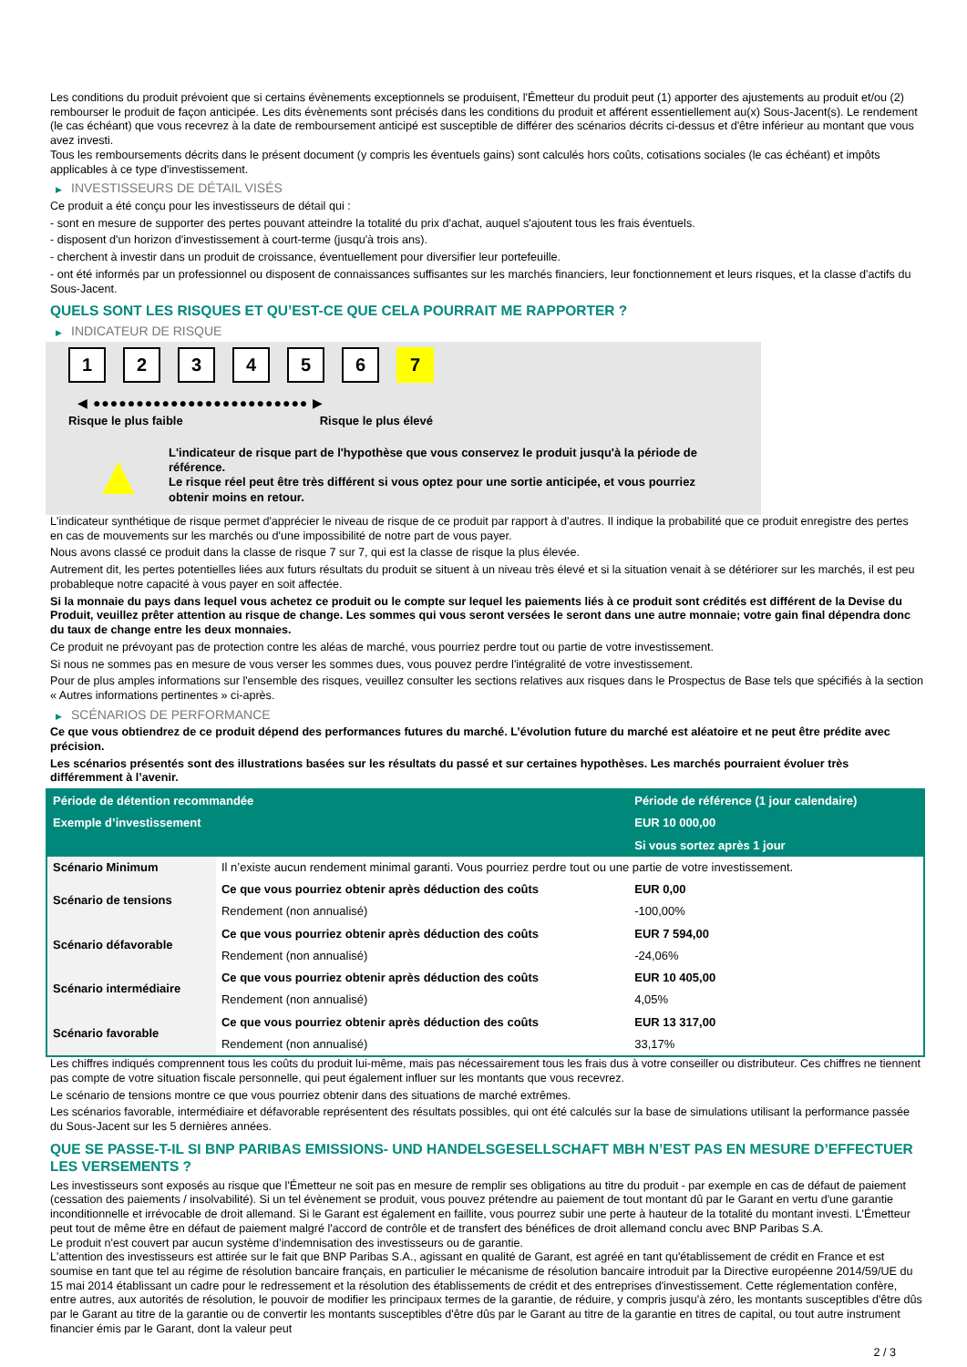Les conditions du produit prévoient que si certains évènements exceptionnels se produisent, l'Émetteur du produit peut (1) apporter des ajustements au produit et/ou (2) rembourser le produit de façon anticipée. Les dits évènements sont précisés dans les conditions du produit et afférent essentiellement au(x) Sous-Jacent(s). Le rendement (le cas échéant) que vous recevrez à la date de remboursement anticipé est susceptible de différer des scénarios décrits ci-dessus et d'être inférieur au montant que vous avez investi.
Tous les remboursements décrits dans le présent document (y compris les éventuels gains) sont calculés hors coûts, cotisations sociales (le cas échéant) et impôts applicables à ce type d'investissement.
▶ INVESTISSEURS DE DÉTAIL VISÉS
Ce produit a été conçu pour les investisseurs de détail qui :
- sont en mesure de supporter des pertes pouvant atteindre la totalité du prix d'achat, auquel s'ajoutent tous les frais éventuels.
- disposent d'un horizon d'investissement à court-terme (jusqu'à trois ans).
- cherchent à investir dans un produit de croissance, éventuellement pour diversifier leur portefeuille.
- ont été informés par un professionnel ou disposent de connaissances suffisantes sur les marchés financiers, leur fonctionnement et leurs risques, et la classe d'actifs du Sous-Jacent.
QUELS SONT LES RISQUES ET QU’EST-CE QUE CELA POURRAIT ME RAPPORTER ?
▶ INDICATEUR DE RISQUE
1 2 3 4 5 6 7
◀ ●●●●●●●●●●●●●●●●●●●●●●●●● ▶
Risque le plus faible Risque le plus élevé
▲
L'indicateur de risque part de l'hypothèse que vous conservez le produit jusqu'à la période de référence.
Le risque réel peut être très différent si vous optez pour une sortie anticipée, et vous pourriez obtenir moins en retour.
L'indicateur synthétique de risque permet d'apprécier le niveau de risque de ce produit par rapport à d'autres. Il indique la probabilité que ce produit enregistre des pertes en cas de mouvements sur les marchés ou d'une impossibilité de notre part de vous payer.
Nous avons classé ce produit dans la classe de risque 7 sur 7, qui est la classe de risque la plus élevée.
Autrement dit, les pertes potentielles liées aux futurs résultats du produit se situent à un niveau très élevé et si la situation venait à se détériorer sur les marchés, il est peu probableque notre capacité à vous payer en soit affectée.
Si la monnaie du pays dans lequel vous achetez ce produit ou le compte sur lequel les paiements liés à ce produit sont crédités est différent de la Devise du Produit, veuillez prêter attention au risque de change. Les sommes qui vous seront versées le seront dans une autre monnaie; votre gain final dépendra donc du taux de change entre les deux monnaies.
Ce produit ne prévoyant pas de protection contre les aléas de marché, vous pourriez perdre tout ou partie de votre investissement.
Si nous ne sommes pas en mesure de vous verser les sommes dues, vous pouvez perdre l'intégralité de votre investissement.
Pour de plus amples informations sur l'ensemble des risques, veuillez consulter les sections relatives aux risques dans le Prospectus de Base tels que spécifiés à la section « Autres informations pertinentes » ci-après.
▶ SCÉNARIOS DE PERFORMANCE
Ce que vous obtiendrez de ce produit dépend des performances futures du marché. L’évolution future du marché est aléatoire et ne peut être prédite avec précision.
Les scénarios présentés sont des illustrations basées sur les résultats du passé et sur certaines hypothèses. Les marchés pourraient évoluer très différemment à l’avenir.
| Période de détention recommandée | | Période de référence (1 jour calendaire) |
| --- | --- | --- |
| Exemple d’investissement | | EUR 10 000,00 |
| | | Si vous sortez après 1 jour |
| Scénario Minimum | Il n’existe aucun rendement minimal garanti. Vous pourriez perdre tout ou une partie de votre investissement. | |
| Scénario de tensions | Ce que vous pourriez obtenir après déduction des coûts | EUR 0,00 |
| | Rendement (non annualisé) | -100,00% |
| Scénario défavorable | Ce que vous pourriez obtenir après déduction des coûts | EUR 7 594,00 |
| | Rendement (non annualisé) | -24,06% |
| Scénario intermédiaire | Ce que vous pourriez obtenir après déduction des coûts | EUR 10 405,00 |
| | Rendement (non annualisé) | 4,05% |
| Scénario favorable | Ce que vous pourriez obtenir après déduction des coûts | EUR 13 317,00 |
| | Rendement (non annualisé) | 33,17% |
Les chiffres indiqués comprennent tous les coûts du produit lui-même, mais pas nécessairement tous les frais dus à votre conseiller ou distributeur. Ces chiffres ne tiennent pas compte de votre situation fiscale personnelle, qui peut également influer sur les montants que vous recevrez.
Le scénario de tensions montre ce que vous pourriez obtenir dans des situations de marché extrêmes.
Les scénarios favorable, intermédiaire et défavorable représentent des résultats possibles, qui ont été calculés sur la base de simulations utilisant la performance passée du Sous-Jacent sur les 5 dernières années.
QUE SE PASSE-T-IL SI BNP PARIBAS EMISSIONS- UND HANDELSGESELLSCHAFT MBH N’EST PAS EN MESURE D’EFFECTUER LES VERSEMENTS ?
Les investisseurs sont exposés au risque que l'Émetteur ne soit pas en mesure de remplir ses obligations au titre du produit - par exemple en cas de défaut de paiement (cessation des paiements / insolvabilité). Si un tel évènement se produit, vous pouvez prétendre au paiement de tout montant dû par le Garant en vertu d'une garantie inconditionnelle et irrévocable de droit allemand. Si le Garant est également en faillite, vous pourrez subir une perte à hauteur de la totalité du montant investi. L'Émetteur peut tout de même être en défaut de paiement malgré l'accord de contrôle et de transfert des bénéfices de droit allemand conclu avec BNP Paribas S.A.
Le produit n'est couvert par aucun système d’indemnisation des investisseurs ou de garantie.
L'attention des investisseurs est attirée sur le fait que BNP Paribas S.A., agissant en qualité de Garant, est agréé en tant qu'établissement de crédit en France et est soumise en tant que tel au régime de résolution bancaire français, en particulier le mécanisme de résolution bancaire introduit par la Directive européenne 2014/59/UE du 15 mai 2014 établissant un cadre pour le redressement et la résolution des établissements de crédit et des entreprises d'investissement. Cette réglementation confère, entre autres, aux autorités de résolution, le pouvoir de modifier les principaux termes de la garantie, de réduire, y compris jusqu'à zéro, les montants susceptibles d'être dûs par le Garant au titre de la garantie ou de convertir les montants susceptibles d'être dûs par le Garant au titre de la garantie en titres de capital, ou tout autre instrument financier émis par le Garant, dont la valeur peut
2 / 3